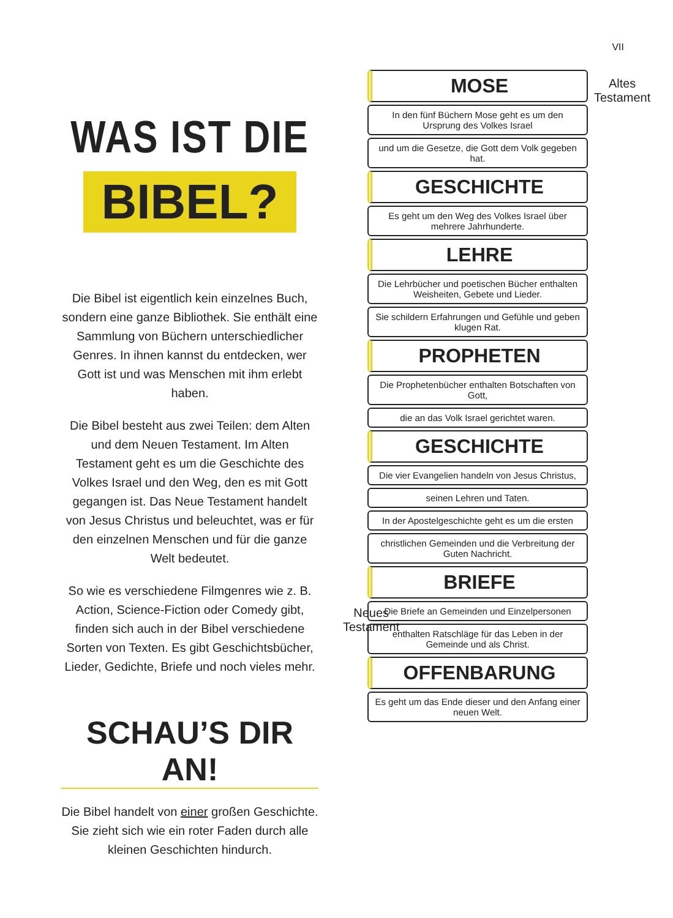VII
WAS IST DIE
BIBEL?
Die Bibel ist eigentlich kein einzelnes Buch, sondern eine ganze Bibliothek. Sie enthält eine Sammlung von Büchern unterschiedlicher Genres. In ihnen kannst du entdecken, wer Gott ist und was Menschen mit ihm erlebt haben.
Die Bibel besteht aus zwei Teilen: dem Alten und dem Neuen Testament. Im Alten Testament geht es um die Geschichte des Volkes Israel und den Weg, den es mit Gott gegangen ist. Das Neue Testament handelt von Jesus Christus und beleuchtet, was er für den einzelnen Menschen und für die ganze Welt bedeutet.
So wie es verschiedene Filmgenres wie z. B. Action, Science-Fiction oder Comedy gibt, finden sich auch in der Bibel verschiedene Sorten von Texten. Es gibt Geschichtsbücher, Lieder, Gedichte, Briefe und noch vieles mehr.
SCHAU’S DIR AN!
Die Bibel handelt von einer großen Geschichte. Sie zieht sich wie ein roter Faden durch alle kleinen Geschichten hindurch.
Altes
Testament
Neues
Testament
MOSE
In den fünf Büchern Mose geht es um den Ursprung des Volkes Israel
und um die Gesetze, die Gott dem Volk gegeben hat.
GESCHICHTE
Es geht um den Weg des Volkes Israel über mehrere Jahrhunderte.
LEHRE
Die Lehrbücher und poetischen Bücher enthalten Weisheiten, Gebete und Lieder.
Sie schildern Erfahrungen und Gefühle und geben klugen Rat.
PROPHETEN
Die Prophetenbücher enthalten Botschaften von Gott,
die an das Volk Israel gerichtet waren.
GESCHICHTE
Die vier Evangelien handeln von Jesus Christus,
seinen Lehren und Taten.
In der Apostelgeschichte geht es um die ersten
christlichen Gemeinden und die Verbreitung der Guten Nachricht.
BRIEFE
Die Briefe an Gemeinden und Einzelpersonen
enthalten Ratschläge für das Leben in der Gemeinde und als Christ.
OFFENBARUNG
Es geht um das Ende dieser und den Anfang einer neuen Welt.